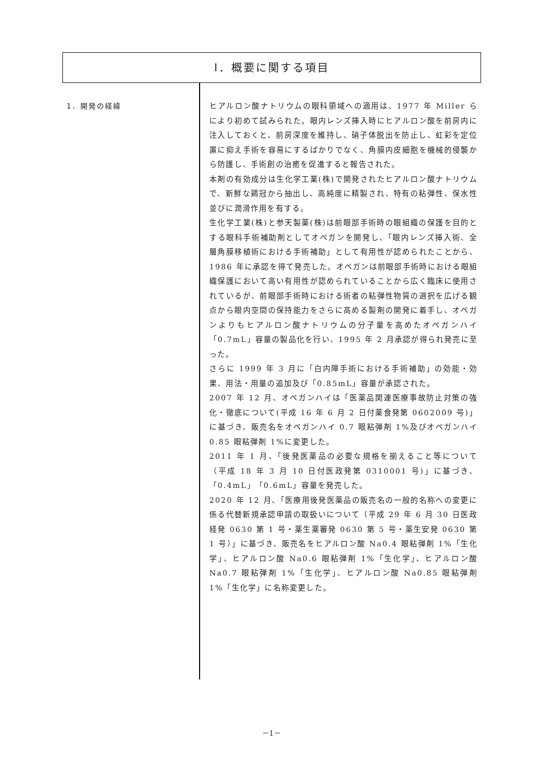Ⅰ．概要に関する項目
1．開発の経緯
ヒアルロン酸ナトリウムの眼科領域への適用は、1977 年 Miller らにより初めて試みられた。眼内レンズ挿入時にヒアルロン酸を前房内に注入しておくと、前房深度を維持し、硝子体脱出を防止し、虹彩を定位置に抑え手術を容易にするばかりでなく、角膜内皮細胞を機械的侵襲から防護し、手術創の治癒を促進すると報告された。
本剤の有効成分は生化学工業(株)で開発されたヒアルロン酸ナトリウムで、新鮮な鶏冠から抽出し、高純度に精製され、特有の粘弾性、保水性並びに潤滑作用を有する。
生化学工業(株)と参天製薬(株)は前眼部手術時の眼組織の保護を目的とする眼科手術補助剤としてオペガンを開発し、「眼内レンズ挿入術、全層角膜移植術における手術補助」として有用性が認められたことから、1986 年に承認を得て発売した。オペガンは前眼部手術時における眼組織保護において高い有用性が認められていることから広く臨床に使用されているが、前眼部手術時における術者の粘弾性物質の選択を広げる観点から眼内空間の保持能力をさらに高める製剤の開発に着手し、オペガンよりもヒアルロン酸ナトリウムの分子量を高めたオペガンハイ「0.7mL」容量の製品化を行い、1995 年 2 月承認が得られ発売に至った。
さらに 1999 年 3 月に「白内障手術における手術補助」の効能・効果、用法・用量の追加及び「0.85mL」容量が承認された。
2007 年 12 月、オペガンハイは「医薬品関連医療事故防止対策の強化・徹底について(平成 16 年 6 月 2 日付薬食発第 0602009 号)」に基づき、販売名をオペガンハイ 0.7 眼粘弾剤 1%及びオペガンハイ 0.85 眼粘弾剤 1%に変更した。
2011 年 1 月、「後発医薬品の必要な規格を揃えること等について（平成 18 年 3 月 10 日付医政発第 0310001 号)」に基づき、「0.4mL」「0.6mL」容量を発売した。
2020 年 12 月、「医療用後発医薬品の販売名の一般的名称への変更に係る代替新規承認申請の取扱いについて（平成 29 年 6 月 30 日医政経発 0630 第 1 号・薬生薬審発 0630 第 5 号・薬生安発 0630 第 1 号）」に基づき、販売名をヒアルロン酸 Na0.4 眼粘弾剤 1%「生化学」、ヒアルロン酸 Na0.6 眼粘弾剤 1%「生化学」、ヒアルロン酸 Na0.7 眼粘弾剤 1%「生化学」、ヒアルロン酸 Na0.85 眼粘弾剤 1%「生化学」に名称変更した。
－1－